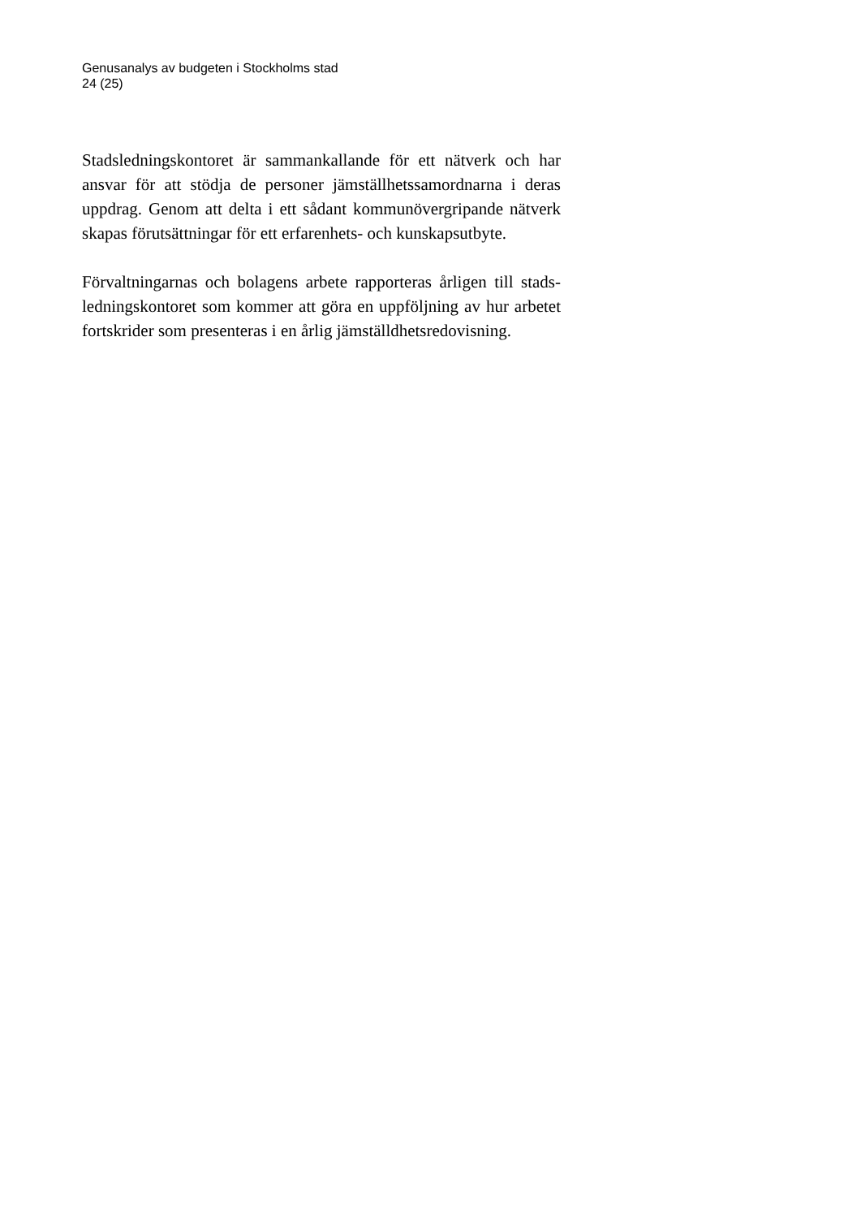Genusanalys av budgeten i Stockholms stad
24 (25)
Stadsledningskontoret är sammankallande för ett nätverk och har ansvar för att stödja de personer jämställhetssamordnarna i deras uppdrag. Genom att delta i ett sådant kommunövergripande nätverk skapas förutsättningar för ett erfarenhets- och kunskapsutbyte.
Förvaltningarnas och bolagens arbete rapporteras årligen till stads-ledningskontoret som kommer att göra en uppföljning av hur arbetet fortskrider som presenteras i en årlig jämställdhetsredovisning.